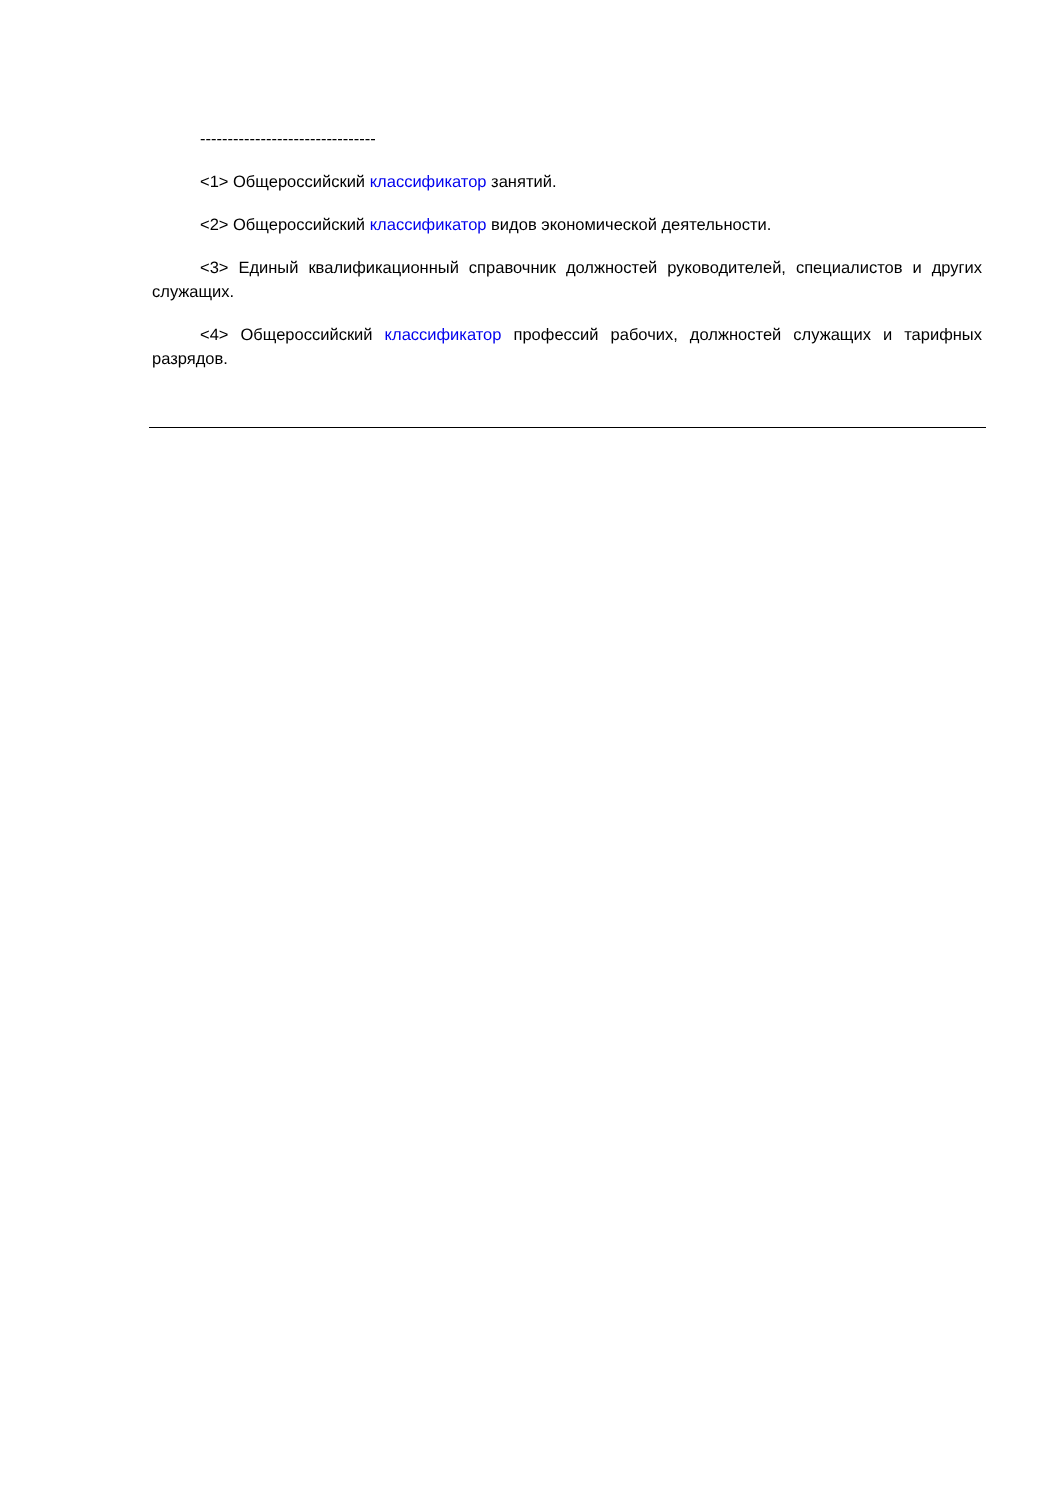--------------------------------
<1> Общероссийский классификатор занятий.
<2> Общероссийский классификатор видов экономической деятельности.
<3> Единый квалификационный справочник должностей руководителей, специалистов и других служащих.
<4> Общероссийский классификатор профессий рабочих, должностей служащих и тарифных разрядов.